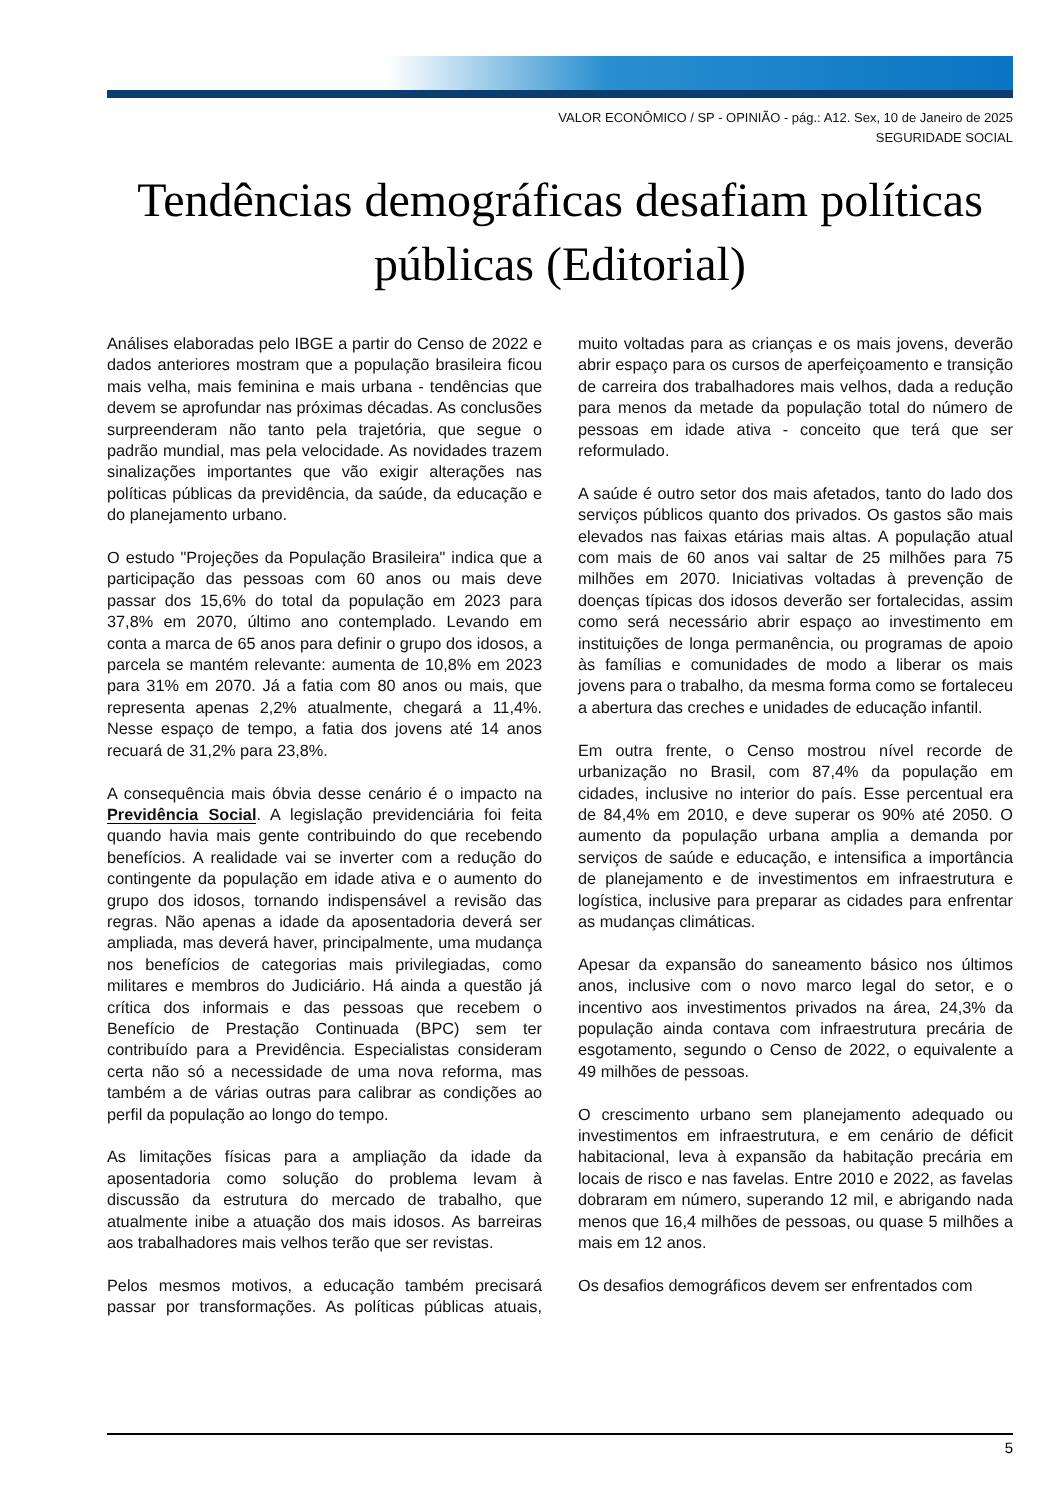VALOR ECONÔMICO / SP - OPINIÃO - pág.: A12. Sex, 10 de Janeiro de 2025
SEGURIDADE SOCIAL
Tendências demográficas desafiam políticas públicas (Editorial)
Análises elaboradas pelo IBGE a partir do Censo de 2022 e dados anteriores mostram que a população brasileira ficou mais velha, mais feminina e mais urbana - tendências que devem se aprofundar nas próximas décadas. As conclusões surpreenderam não tanto pela trajetória, que segue o padrão mundial, mas pela velocidade. As novidades trazem sinalizações importantes que vão exigir alterações nas políticas públicas da previdência, da saúde, da educação e do planejamento urbano.
O estudo "Projeções da População Brasileira" indica que a participação das pessoas com 60 anos ou mais deve passar dos 15,6% do total da população em 2023 para 37,8% em 2070, último ano contemplado. Levando em conta a marca de 65 anos para definir o grupo dos idosos, a parcela se mantém relevante: aumenta de 10,8% em 2023 para 31% em 2070. Já a fatia com 80 anos ou mais, que representa apenas 2,2% atualmente, chegará a 11,4%. Nesse espaço de tempo, a fatia dos jovens até 14 anos recuará de 31,2% para 23,8%.
A consequência mais óbvia desse cenário é o impacto na Previdência Social. A legislação previdenciária foi feita quando havia mais gente contribuindo do que recebendo benefícios. A realidade vai se inverter com a redução do contingente da população em idade ativa e o aumento do grupo dos idosos, tornando indispensável a revisão das regras. Não apenas a idade da aposentadoria deverá ser ampliada, mas deverá haver, principalmente, uma mudança nos benefícios de categorias mais privilegiadas, como militares e membros do Judiciário. Há ainda a questão já crítica dos informais e das pessoas que recebem o Benefício de Prestação Continuada (BPC) sem ter contribuído para a Previdência. Especialistas consideram certa não só a necessidade de uma nova reforma, mas também a de várias outras para calibrar as condições ao perfil da população ao longo do tempo.
As limitações físicas para a ampliação da idade da aposentadoria como solução do problema levam à discussão da estrutura do mercado de trabalho, que atualmente inibe a atuação dos mais idosos. As barreiras aos trabalhadores mais velhos terão que ser revistas.
Pelos mesmos motivos, a educação também precisará passar por transformações. As políticas públicas atuais, muito voltadas para as crianças e os mais jovens, deverão abrir espaço para os cursos de aperfeiçoamento e transição de carreira dos trabalhadores mais velhos, dada a redução para menos da metade da população total do número de pessoas em idade ativa - conceito que terá que ser reformulado.
A saúde é outro setor dos mais afetados, tanto do lado dos serviços públicos quanto dos privados. Os gastos são mais elevados nas faixas etárias mais altas. A população atual com mais de 60 anos vai saltar de 25 milhões para 75 milhões em 2070. Iniciativas voltadas à prevenção de doenças típicas dos idosos deverão ser fortalecidas, assim como será necessário abrir espaço ao investimento em instituições de longa permanência, ou programas de apoio às famílias e comunidades de modo a liberar os mais jovens para o trabalho, da mesma forma como se fortaleceu a abertura das creches e unidades de educação infantil.
Em outra frente, o Censo mostrou nível recorde de urbanização no Brasil, com 87,4% da população em cidades, inclusive no interior do país. Esse percentual era de 84,4% em 2010, e deve superar os 90% até 2050. O aumento da população urbana amplia a demanda por serviços de saúde e educação, e intensifica a importância de planejamento e de investimentos em infraestrutura e logística, inclusive para preparar as cidades para enfrentar as mudanças climáticas.
Apesar da expansão do saneamento básico nos últimos anos, inclusive com o novo marco legal do setor, e o incentivo aos investimentos privados na área, 24,3% da população ainda contava com infraestrutura precária de esgotamento, segundo o Censo de 2022, o equivalente a 49 milhões de pessoas.
O crescimento urbano sem planejamento adequado ou investimentos em infraestrutura, e em cenário de déficit habitacional, leva à expansão da habitação precária em locais de risco e nas favelas. Entre 2010 e 2022, as favelas dobraram em número, superando 12 mil, e abrigando nada menos que 16,4 milhões de pessoas, ou quase 5 milhões a mais em 12 anos.
Os desafios demográficos devem ser enfrentados com
5